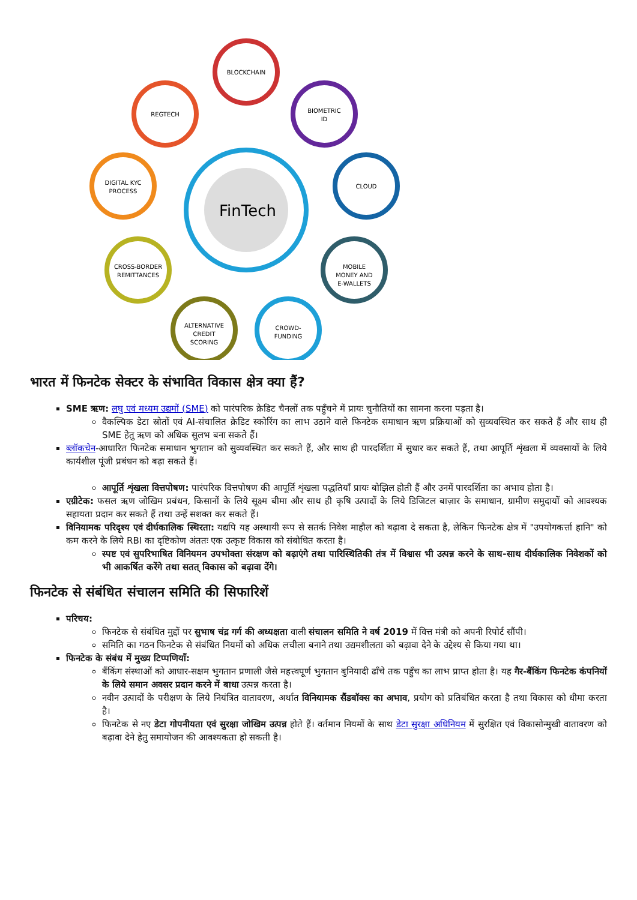FinTech
BLOCKCHAIN
REGTECH
BIOMETRIC
ID
DIGITAL KYC
PROCESS
CLOUD
CROSS-BORDER
REMITTANCES
MOBILE
MONEY AND
E-WALLETS
ALTERNATIVE
CREDIT
SCORING
CROWD-
FUNDING
भारत में फिनटेक सेक्टर के संभावित विकास क्षेत्र क्या हैं?
SME ऋण: लघु एवं मध्यम उद्यमों (SME) को पारंपरिक क्रेडिट चैनलों तक पहुँचने में प्रायः चुनौतियों का सामना करना पड़ता है।
वैकल्पिक डेटा स्रोतों एवं AI-संचालित क्रेडिट स्कोरिंग का लाभ उठाने वाले फिनटेक समाधान ऋण प्रक्रियाओं को सुव्यवस्थित कर सकते हैं और साथ ही SME हेतु ऋण को अधिक सुलभ बना सकते हैं।
ब्लॉकचेन-आधारित फिनटेक समाधान भुगतान को सुव्यवस्थित कर सकते हैं, और साथ ही पारदर्शिता में सुधार कर सकते हैं, तथा आपूर्ति शृंखला में व्यवसायों के लिये कार्यशील पूंजी प्रबंधन को बढ़ा सकते हैं।
आपूर्ति शृंखला वित्तपोषण: पारंपरिक वित्तपोषण की आपूर्ति शृंखला पद्धतियाँ प्रायः बोझिल होती हैं और उनमें पारदर्शिता का अभाव होता है।
एग्रीटेक: फसल ऋण जोखिम प्रबंधन, किसानों के लिये सूक्ष्म बीमा और साथ ही कृषि उत्पादों के लिये डिजिटल बाज़ार के समाधान, ग्रामीण समुदायों को आवश्यक सहायता प्रदान कर सकते हैं तथा उन्हें सशक्त कर सकते हैं।
विनियामक परिदृश्य एवं दीर्घकालिक स्थिरता: यद्यपि यह अस्थायी रूप से सतर्क निवेश माहौल को बढ़ावा दे सकता है, लेकिन फिनटेक क्षेत्र में "उपयोगकर्त्ता हानि" को कम करने के लिये RBI का दृष्टिकोण अंततः एक उत्कृष्ट विकास को संबोधित करता है।
स्पष्ट एवं सुपरिभाषित विनियमन उपभोक्ता संरक्षण को बढ़ाएंगे तथा पारिस्थितिकी तंत्र में विश्वास भी उत्पन्न करने के साथ-साथ दीर्घकालिक निवेशकों को भी आकर्षित करेंगे तथा सतत् विकास को बढ़ावा देंगे।
फिनटेक से संबंधित संचालन समिति की सिफारिशें
परिचय:
फिनटेक से संबंधित मुद्दों पर सुभाष चंद्र गर्ग की अध्यक्षता वाली संचालन समिति ने वर्ष 2019 में वित्त मंत्री को अपनी रिपोर्ट सौंपी।
समिति का गठन फिनटेक से संबंधित नियमों को अधिक लचीला बनाने तथा उद्यमशीलता को बढ़ावा देने के उद्देश्य से किया गया था।
फिनटेक के संबंध में मुख्य टिप्पणियाँ:
बैंकिंग संस्थाओं को आधार-सक्षम भुगतान प्रणाली जैसे महत्त्वपूर्ण भुगतान बुनियादी ढाँचे तक पहुँच का लाभ प्राप्त होता है। यह गैर-बैंकिंग फिनटेक कंपनियों के लिये समान अवसर प्रदान करने में बाधा उत्पन्न करता है।
नवीन उत्पादों के परीक्षण के लिये नियंत्रित वातावरण, अर्थात विनियामक सैंडबॉक्स का अभाव, प्रयोग को प्रतिबंधित करता है तथा विकास को धीमा करता है।
फिनटेक से नए डेटा गोपनीयता एवं सुरक्षा जोखिम उत्पन्न होते हैं। वर्तमान नियमों के साथ डेटा सुरक्षा अधिनियम में सुरक्षित एवं विकासोन्मुखी वातावरण को बढ़ावा देने हेतु समायोजन की आवश्यकता हो सकती है।